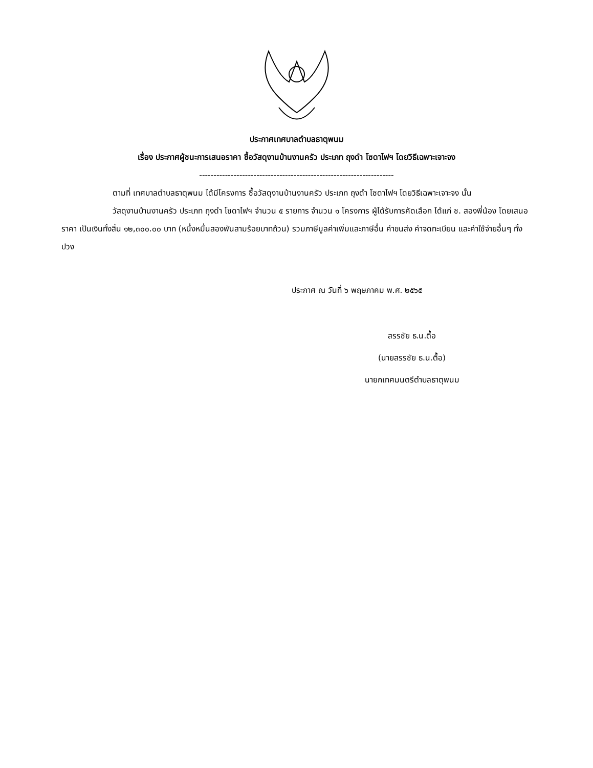ประกาศเทศบาลตำบลธาตุพนม
เรื่อง ประกาศผู้ชนะการเสนอราคา ซื้อวัสดุงานบ้านงานครัว ประเภท ถุงดำ โซดาไฟฯ โดยวิธีเฉพาะเจาะจง
--------------------------------------------------------------------
ตามที่ เทศบาลตำบลธาตุพนม ได้มีโครงการ ซื้อวัสดุงานบ้านงานครัว ประเภท ถุงดำ โซดาไฟฯ โดยวิธีเฉพาะเจาะจง นั้น
วัสดุงานบ้านงานครัว ประเภท ถุงดำ โซดาไฟฯ จำนวน ๕ รายการ จำนวน ๑ โครงการ ผู้ได้รับการคัดเลือก ได้แก่ ช. สองพี่น้อง โดยเสนอราคา เป็นเงินทั้งสิ้น ๑๒,๓๐๐.๐๐ บาท (หนึ่งหมื่นสองพันสามร้อยบาทถ้วน) รวมภาษีมูลค่าเพิ่มและภาษีอื่น ค่าขนส่ง ค่าจดทะเบียน และค่าใช้จ่ายอื่นๆ ทั้งปวง
ประกาศ ณ วันที่ ๖ พฤษภาคม พ.ศ. ๒๕๖๕
สรรชัย ธ.น.ตื้อ
(นายสรรชัย ธ.น.ตื้อ)
นายกเทศมนตรีตำบลธาตุพนม